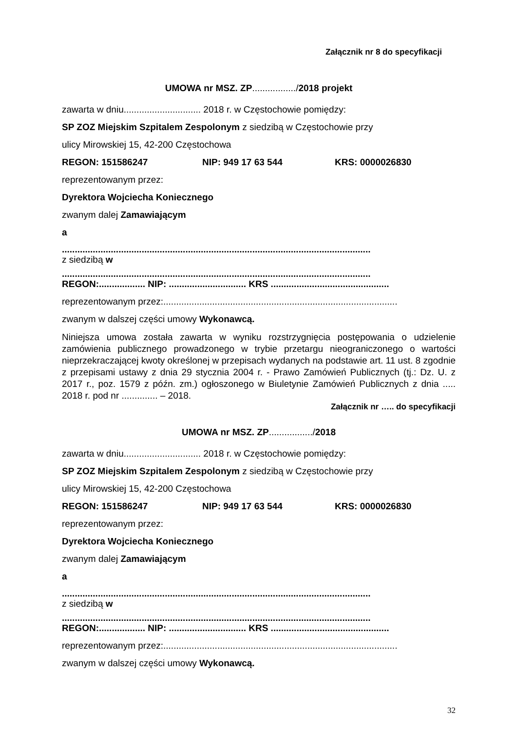Załącznik nr 8 do specyfikacji
UMOWA nr MSZ. ZP................./2018 projekt
zawarta w dniu.............................. 2018 r. w Częstochowie pomiędzy:
SP ZOZ Miejskim Szpitalem Zespolonym z siedzibą w Częstochowie przy
ulicy Mirowskiej 15, 42-200 Częstochowa
REGON: 151586247 NIP: 949 17 63 544 KRS: 0000026830
reprezentowanym przez:
Dyrektora Wojciecha Koniecznego
zwanym dalej Zamawiającym
a
........................................................................................................................
z siedzibą w
........................................................................................................................
REGON:.................. NIP: .............................. KRS ..............................................
reprezentowanym przez:...........................................................................................
zwanym w dalszej części umowy Wykonawcą.
Niniejsza umowa została zawarta w wyniku rozstrzygnięcia postępowania o udzielenie zamówienia publicznego prowadzonego w trybie przetargu nieograniczonego o wartości nieprzekraczającej kwoty określonej w przepisach wydanych na podstawie art. 11 ust. 8 zgodnie z przepisami ustawy z dnia 29 stycznia 2004 r. - Prawo Zamówień Publicznych (tj.: Dz. U. z 2017 r., poz. 1579 z późn. zm.) ogłoszonego w Biuletynie Zamówień Publicznych z dnia ..... 2018 r. pod nr .............. – 2018.
Załącznik nr ….. do specyfikacji
UMOWA nr MSZ. ZP................./2018
zawarta w dniu.............................. 2018 r. w Częstochowie pomiędzy:
SP ZOZ Miejskim Szpitalem Zespolonym z siedzibą w Częstochowie przy
ulicy Mirowskiej 15, 42-200 Częstochowa
REGON: 151586247 NIP: 949 17 63 544 KRS: 0000026830
reprezentowanym przez:
Dyrektora Wojciecha Koniecznego
zwanym dalej Zamawiającym
a
........................................................................................................................
z siedzibą w
........................................................................................................................
REGON:.................. NIP: .............................. KRS ..............................................
reprezentowanym przez:...........................................................................................
zwanym w dalszej części umowy Wykonawcą.
32